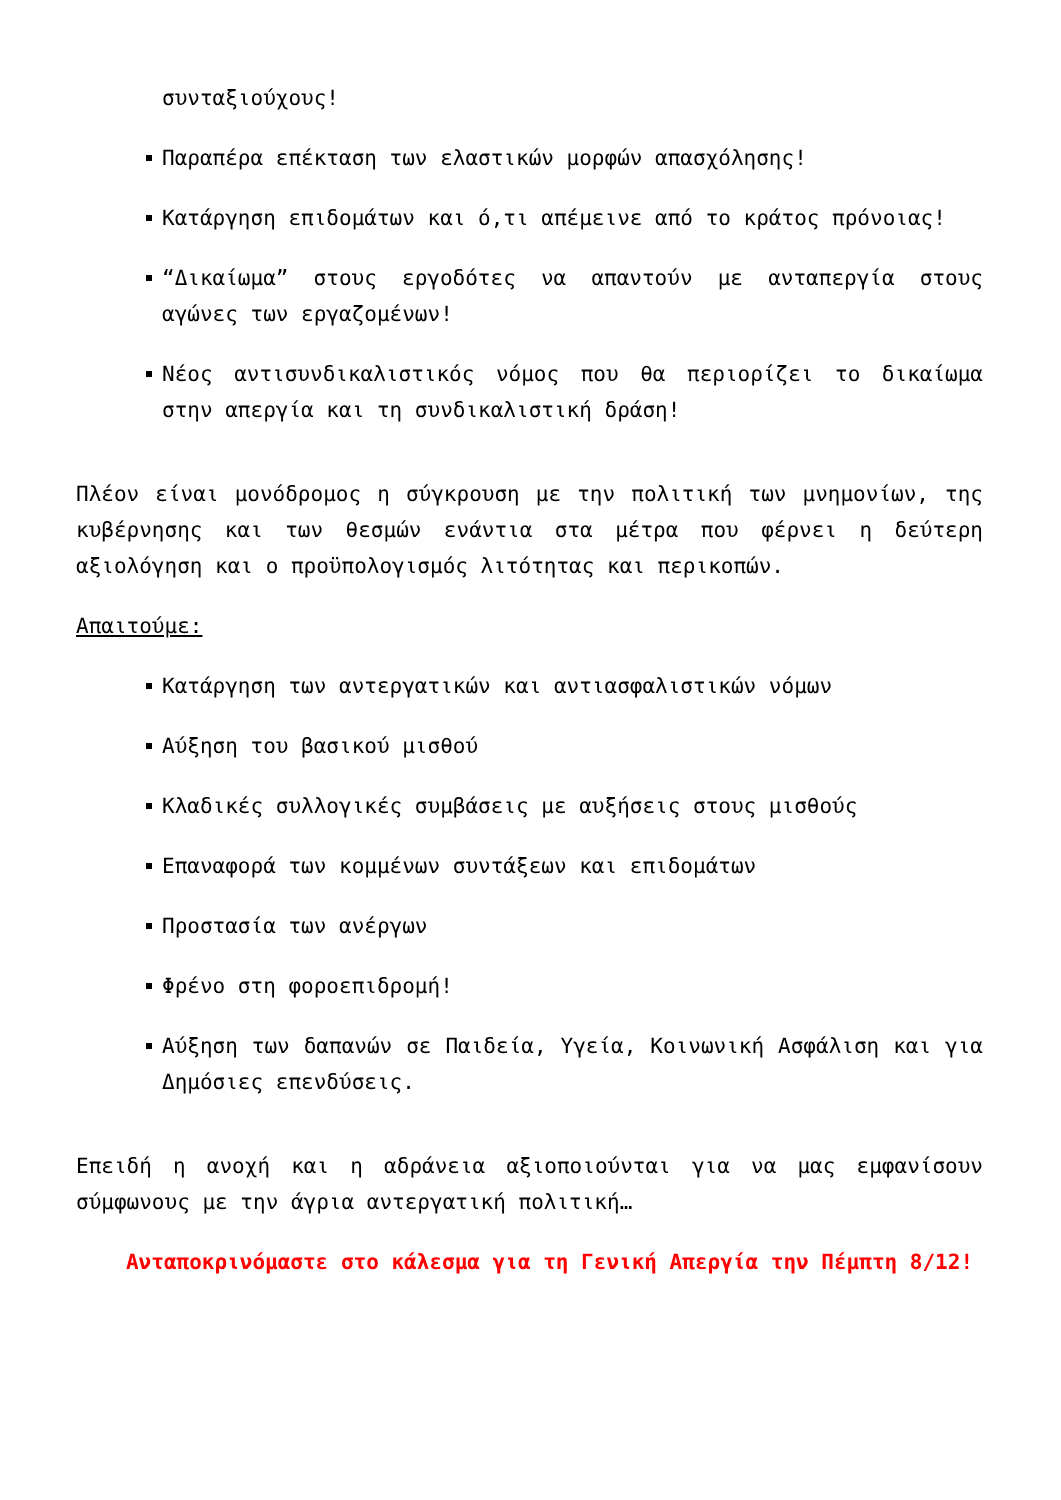συνταξιούχους!
Παραπέρα επέκταση των ελαστικών μορφών απασχόλησης!
Κατάργηση επιδομάτων και ό,τι απέμεινε από το κράτος πρόνοιας!
“Δικαίωμα” στους εργοδότες να απαντούν με ανταπεργία στους αγώνες των εργαζομένων!
Νέος αντισυνδικαλιστικός νόμος που θα περιορίζει το δικαίωμα στην απεργία και τη συνδικαλιστική δράση!
Πλέον είναι μονόδρομος η σύγκρουση με την πολιτική των μνημονίων, της κυβέρνησης και των θεσμών ενάντια στα μέτρα που φέρνει η δεύτερη αξιολόγηση και ο προϋπολογισμός λιτότητας και περικοπών.
Απαιτούμε:
Κατάργηση των αντεργατικών και αντιασφαλιστικών νόμων
Αύξηση του βασικού μισθού
Κλαδικές συλλογικές συμβάσεις με αυξήσεις στους μισθούς
Επαναφορά των κομμένων συντάξεων και επιδομάτων
Προστασία των ανέργων
Φρένο στη φοροεπιδρομή!
Αύξηση των δαπανών σε Παιδεία, Υγεία, Κοινωνική Ασφάλιση και για Δημόσιες επενδύσεις.
Επειδή η ανοχή και η αδράνεια αξιοποιούνται για να μας εμφανίσουν σύμφωνους με την άγρια αντεργατική πολιτική…
Ανταποκρινόμαστε στο κάλεσμα για τη Γενική Απεργία την Πέμπτη 8/12!